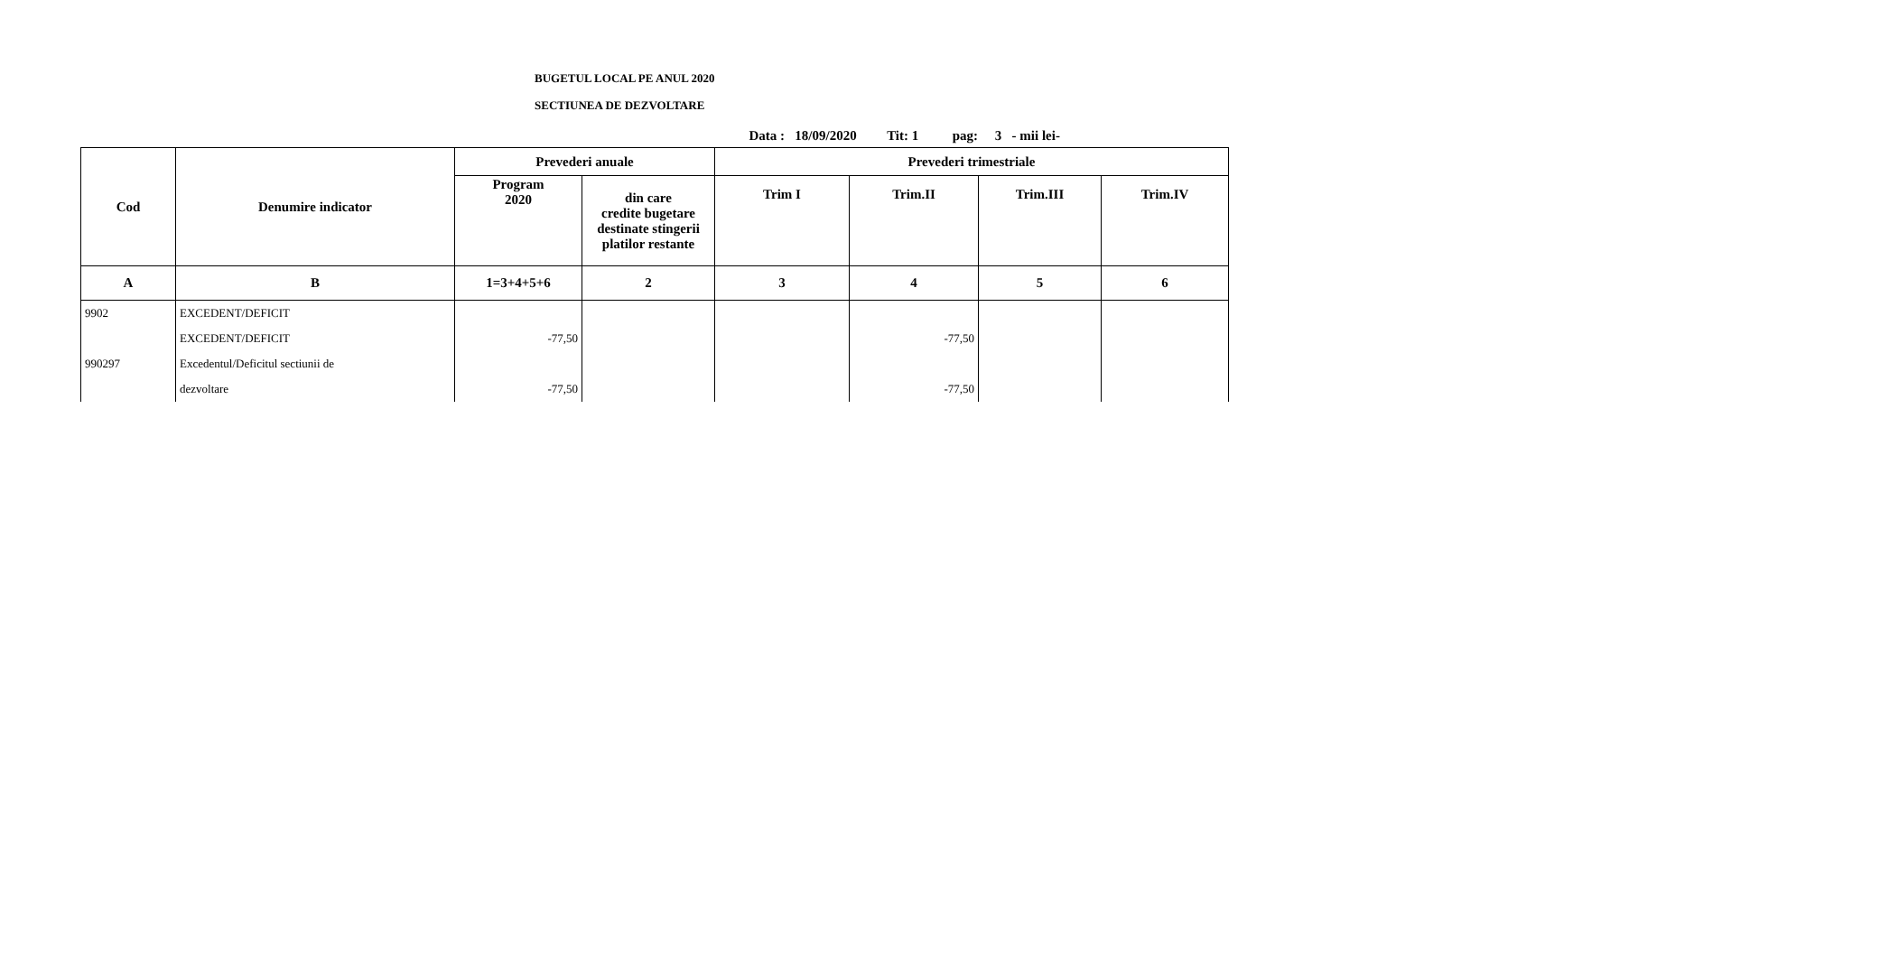BUGETUL LOCAL PE ANUL 2020
SECTIUNEA DE DEZVOLTARE
| Data : 18/09/2020 Tit: 1 pag: 3 - mii lei- | | | | | | | |
| Cod | Denumire indicator | Prevederi anuale | | Prevederi trimestriale | | | |
| | | Program 2020 | din care credite bugetare destinate stingerii platilor restante | Trim I | Trim.II | Trim.III | Trim.IV |
| A | B | 1=3+4+5+6 | 2 | 3 | 4 | 5 | 6 |
| 9902 | EXCEDENT/DEFICIT | | | | | | |
| | EXCEDENT/DEFICIT | -77,50 | | | -77,50 | | |
| 990297 | Excedentul/Deficitul sectiunii de | | | | | | |
| | dezvoltare | -77,50 | | | -77,50 | | |